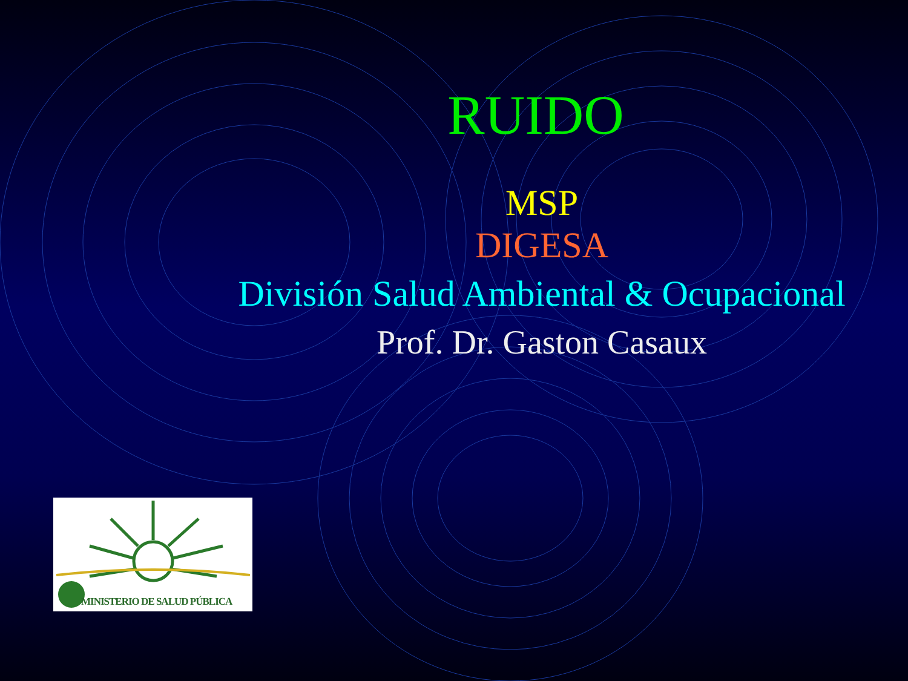RUIDO
MSP
DIGESA
División Salud Ambiental & Ocupacional
Prof. Dr. Gaston Casaux
MINISTERIO DE SALUD PÚBLICA